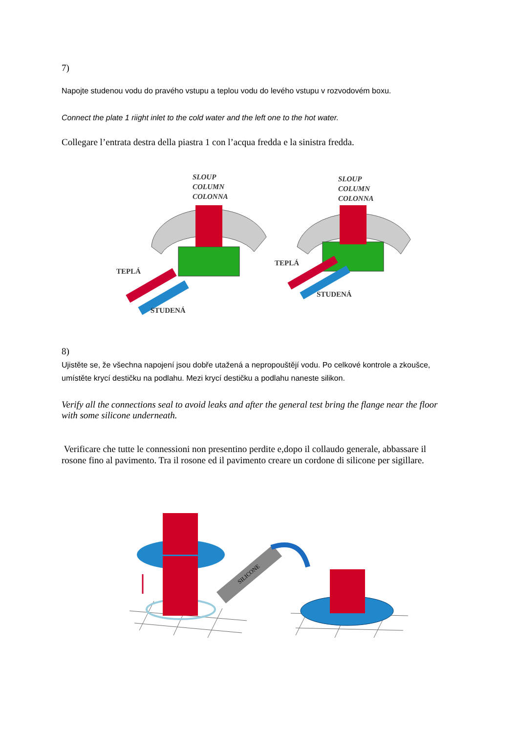7)
Napojte studenou vodu do pravého vstupu a teplou vodu do levého vstupu v rozvodovém boxu.
Connect the plate 1 riight inlet to the cold water and the left one to the hot water.
Collegare l’entrata destra della piastra 1 con l’acqua fredda e la sinistra fredda.
SLOUP
COLUMN
COLONNA
TEPLÁ
STUDENÁ
SLOUP
COLUMN
COLONNA
TEPLÁ
STUDENÁ
8)
Ujistěte se, že všechna napojení jsou dobře utažená a nepropouštějí vodu. Po celkové kontrole a zkoušce, umístěte krycí destičku na podlahu. Mezi krycí destičku a podlahu naneste silikon.
Verify all the connections seal to avoid leaks and after the general test bring the flange near the floor with some silicone underneath.
Verificare che tutte le connessioni non presentino perdite e,dopo il collaudo generale, abbassare il rosone fino al pavimento. Tra il rosone ed il pavimento creare un cordone di silicone per sigillare.
SILICONE